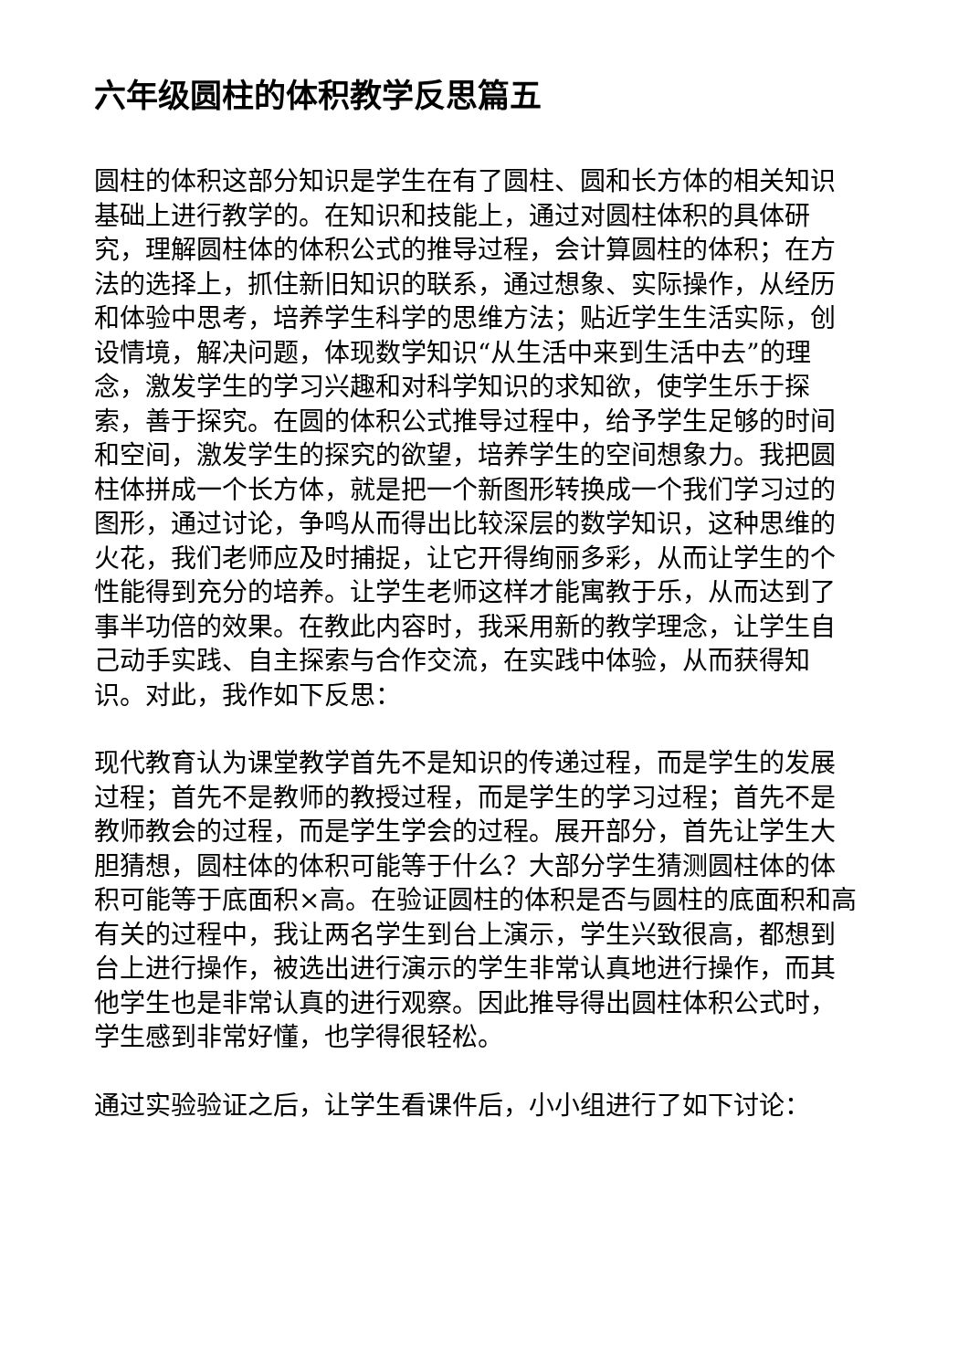六年级圆柱的体积教学反思篇五
圆柱的体积这部分知识是学生在有了圆柱、圆和长方体的相关知识基础上进行教学的。在知识和技能上，通过对圆柱体积的具体研究，理解圆柱体的体积公式的推导过程，会计算圆柱的体积；在方法的选择上，抓住新旧知识的联系，通过想象、实际操作，从经历和体验中思考，培养学生科学的思维方法；贴近学生生活实际，创设情境，解决问题，体现数学知识“从生活中来到生活中去”的理念，激发学生的学习兴趣和对科学知识的求知欲，使学生乐于探索，善于探究。在圆的体积公式推导过程中，给予学生足够的时间和空间，激发学生的探究的欲望，培养学生的空间想象力。我把圆柱体拼成一个长方体，就是把一个新图形转换成一个我们学习过的图形，通过讨论，争鸣从而得出比较深层的数学知识，这种思维的火花，我们老师应及时捕捉，让它开得绚丽多彩，从而让学生的个性能得到充分的培养。让学生老师这样才能寓教于乐，从而达到了事半功倍的效果。在教此内容时，我采用新的教学理念，让学生自己动手实践、自主探索与合作交流，在实践中体验，从而获得知识。对此，我作如下反思：
现代教育认为课堂教学首先不是知识的传递过程，而是学生的发展过程；首先不是教师的教授过程，而是学生的学习过程；首先不是教师教会的过程，而是学生学会的过程。展开部分，首先让学生大胆猜想，圆柱体的体积可能等于什么？大部分学生猜测圆柱体的体积可能等于底面积×高。在验证圆柱的体积是否与圆柱的底面积和高有关的过程中，我让两名学生到台上演示，学生兴致很高，都想到台上进行操作，被选出进行演示的学生非常认真地进行操作，而其他学生也是非常认真的进行观察。因此推导得出圆柱体积公式时，学生感到非常好懂，也学得很轻松。
通过实验验证之后，让学生看课件后，小小组进行了如下讨论：